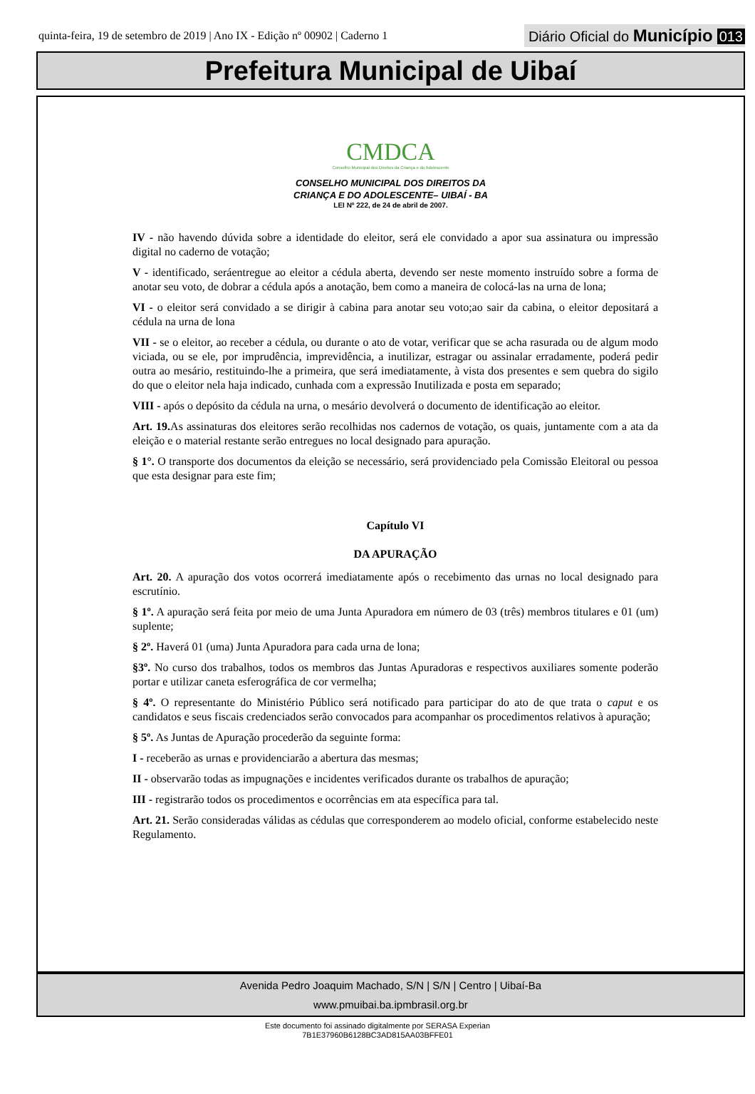quinta-feira, 19 de setembro de 2019 | Ano IX - Edição nº 00902 | Caderno 1
Diário Oficial do Município 013
Prefeitura Municipal de Uibaí
CMDCA
Conselho Municipal dos Direitos da Criança e do Adolescente
CONSELHO MUNICIPAL DOS DIREITOS DA
CRIANÇA E DO ADOLESCENTE– UIBAÍ - BA
LEI Nº 222, de 24 de abril de 2007.
IV - não havendo dúvida sobre a identidade do eleitor, será ele convidado a apor sua assinatura ou impressão digital no caderno de votação;
V - identificado, seráentregue ao eleitor a cédula aberta, devendo ser neste momento instruído sobre a forma de anotar seu voto, de dobrar a cédula após a anotação, bem como a maneira de colocá-las na urna de lona;
VI - o eleitor será convidado a se dirigir à cabina para anotar seu voto;ao sair da cabina, o eleitor depositará a cédula na urna de lona
VII - se o eleitor, ao receber a cédula, ou durante o ato de votar, verificar que se acha rasurada ou de algum modo viciada, ou se ele, por imprudência, imprevidência, a inutilizar, estragar ou assinalar erradamente, poderá pedir outra ao mesário, restituindo-lhe a primeira, que será imediatamente, à vista dos presentes e sem quebra do sigilo do que o eleitor nela haja indicado, cunhada com a expressão Inutilizada e posta em separado;
VIII - após o depósito da cédula na urna, o mesário devolverá o documento de identificação ao eleitor.
Art. 19. As assinaturas dos eleitores serão recolhidas nos cadernos de votação, os quais, juntamente com a ata da eleição e o material restante serão entregues no local designado para apuração.
§ 1°. O transporte dos documentos da eleição se necessário, será providenciado pela Comissão Eleitoral ou pessoa que esta designar para este fim;
Capítulo VI
DA APURAÇÃO
Art. 20. A apuração dos votos ocorrerá imediatamente após o recebimento das urnas no local designado para escrutínio.
§ 1º. A apuração será feita por meio de uma Junta Apuradora em número de 03 (três) membros titulares e 01 (um) suplente;
§ 2º. Haverá 01 (uma) Junta Apuradora para cada urna de lona;
§3º. No curso dos trabalhos, todos os membros das Juntas Apuradoras e respectivos auxiliares somente poderão portar e utilizar caneta esferográfica de cor vermelha;
§ 4º. O representante do Ministério Público será notificado para participar do ato de que trata o caput e os candidatos e seus fiscais credenciados serão convocados para acompanhar os procedimentos relativos à apuração;
§ 5º. As Juntas de Apuração procederão da seguinte forma:
I - receberão as urnas e providenciarão a abertura das mesmas;
II - observarão todas as impugnações e incidentes verificados durante os trabalhos de apuração;
III - registrarão todos os procedimentos e ocorrências em ata específica para tal.
Art. 21. Serão consideradas válidas as cédulas que corresponderem ao modelo oficial, conforme estabelecido neste Regulamento.
Avenida Pedro Joaquim Machado, S/N | S/N | Centro | Uibaí-Ba
www.pmuibai.ba.ipmbrasil.org.br
Este documento foi assinado digitalmente por SERASA Experian
7B1E37960B6128BC3AD815AA03BFFE01